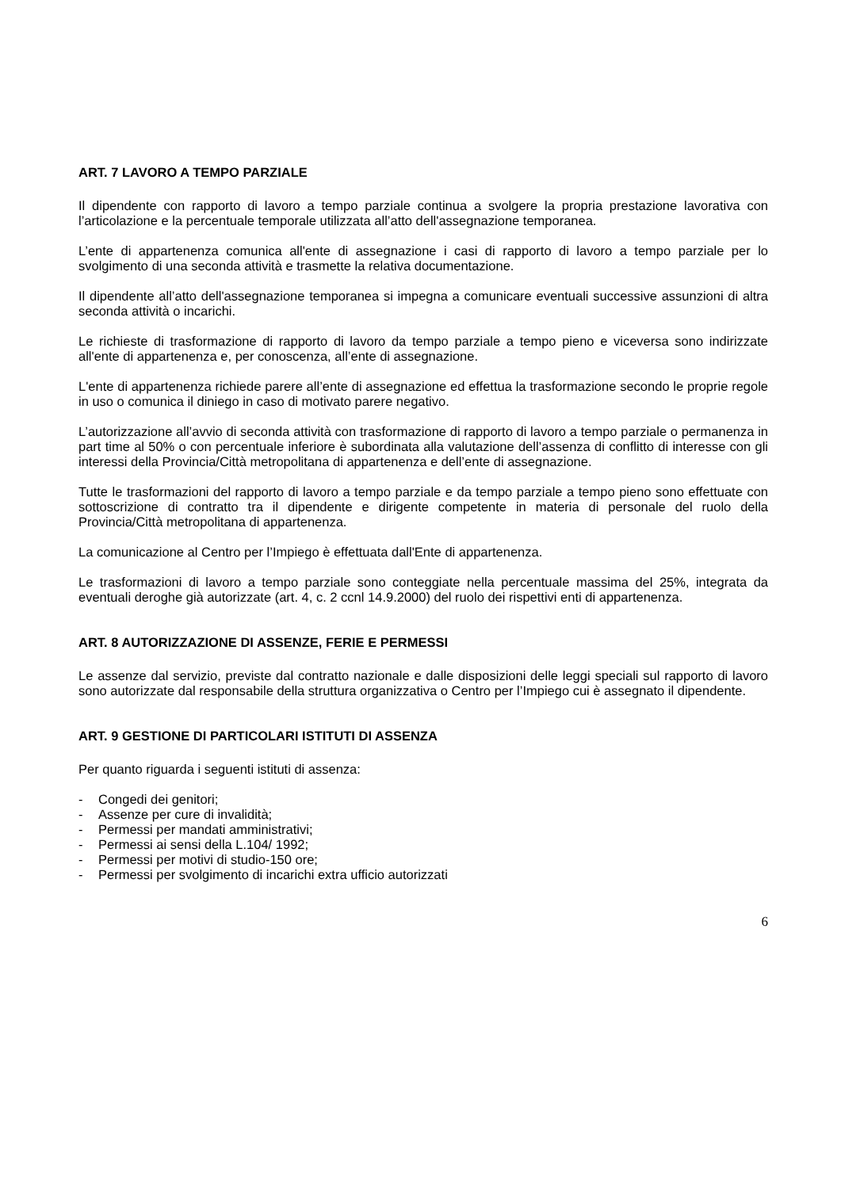ART. 7 LAVORO A TEMPO PARZIALE
Il dipendente con rapporto di lavoro a tempo parziale continua a svolgere la propria prestazione lavorativa con l’articolazione e la percentuale temporale utilizzata all’atto dell'assegnazione temporanea.
L’ente di appartenenza comunica all'ente di assegnazione i casi di rapporto di lavoro a tempo parziale per lo svolgimento di una seconda attività e trasmette la relativa documentazione.
Il dipendente all’atto dell'assegnazione temporanea si impegna a comunicare eventuali successive assunzioni di altra seconda attività o incarichi.
Le richieste di trasformazione di rapporto di lavoro da tempo parziale a tempo pieno e viceversa sono indirizzate all'ente di appartenenza e, per conoscenza, all’ente di assegnazione.
L'ente di appartenenza richiede parere all’ente di assegnazione ed effettua la trasformazione secondo le proprie regole in uso o comunica il diniego in caso di motivato parere negativo.
L’autorizzazione all’avvio di seconda attività con trasformazione di rapporto di lavoro a tempo parziale o permanenza in part time al 50% o con percentuale inferiore è subordinata alla valutazione dell’assenza di conflitto di interesse con gli interessi della Provincia/Città metropolitana di appartenenza e dell’ente di assegnazione.
Tutte le trasformazioni del rapporto di lavoro a tempo parziale e da tempo parziale a tempo pieno sono effettuate con sottoscrizione di contratto tra il dipendente e dirigente competente in materia di personale del ruolo della Provincia/Città metropolitana di appartenenza.
La comunicazione al Centro per l’Impiego è effettuata dall'Ente di appartenenza.
Le trasformazioni di lavoro a tempo parziale sono conteggiate nella percentuale massima del 25%, integrata da eventuali deroghe già autorizzate (art. 4, c. 2 ccnl 14.9.2000) del ruolo dei rispettivi enti di appartenenza.
ART. 8 AUTORIZZAZIONE DI ASSENZE, FERIE E PERMESSI
Le assenze dal servizio, previste dal contratto nazionale e dalle disposizioni delle leggi speciali sul rapporto di lavoro sono autorizzate dal responsabile della struttura organizzativa o Centro per l’Impiego cui è assegnato il dipendente.
ART. 9 GESTIONE DI PARTICOLARI ISTITUTI DI ASSENZA
Per quanto riguarda i seguenti istituti di assenza:
- Congedi dei genitori;
- Assenze per cure di invalidità;
- Permessi per mandati amministrativi;
- Permessi ai sensi della L.104/ 1992;
- Permessi per motivi di studio-150 ore;
- Permessi per svolgimento di incarichi extra ufficio autorizzati
6